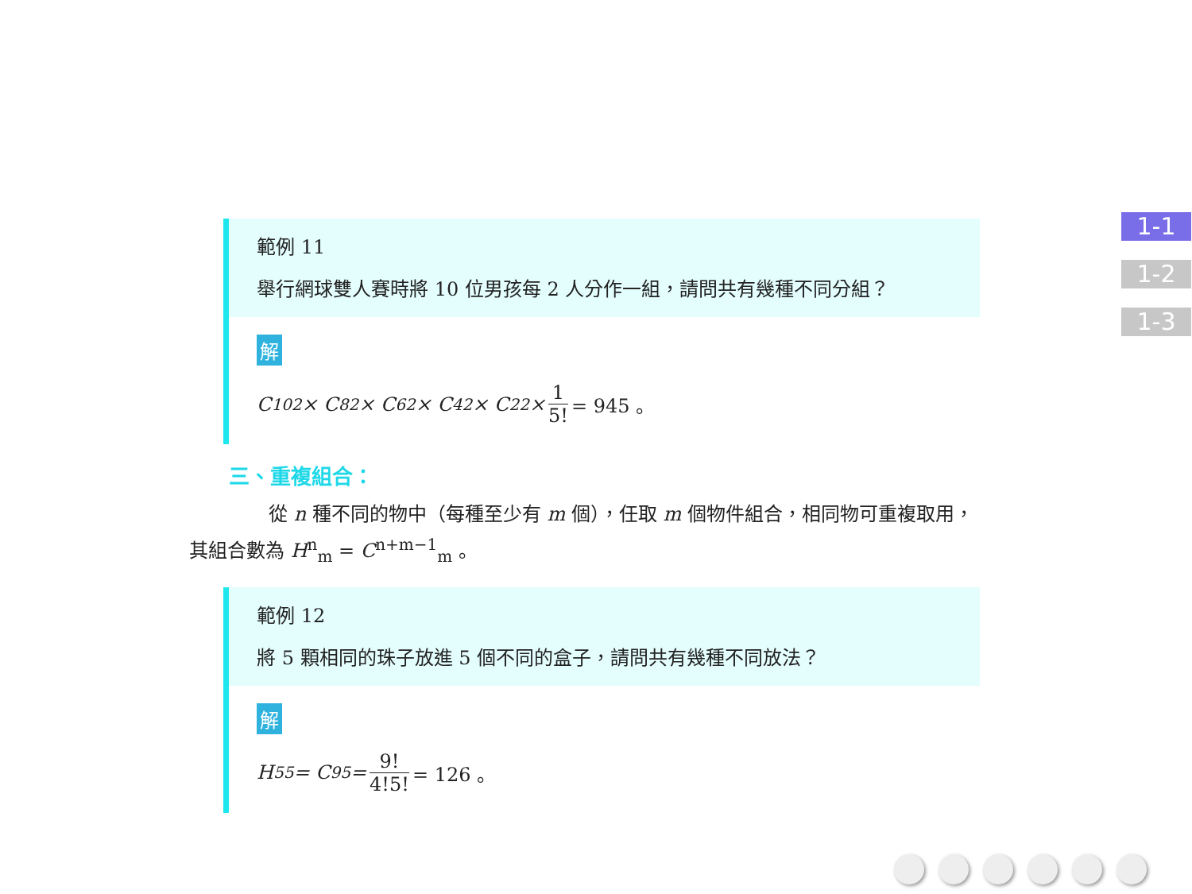範例 11
舉行網球雙人賽時將 10 位男孩每 2 人分作一組，請問共有幾種不同分組？
解
C<sup>10</sup><sub>2</sub> × C<sup>8</sup><sub>2</sub> × C<sup>6</sup><sub>2</sub> × C<sup>4</sup><sub>2</sub> × C<sup>2</sup><sub>2</sub> × 1 5! = 945 。
三、重複組合：
從 n 種不同的物中（每種至少有 m 個），任取 m 個物件組合，相同物可重複取用，
其組合數為 H<sup>n</sup><sub>m</sub> = C<sup>n+m−1</sup><sub>m</sub> 。
範例 12
將 5 顆相同的珠子放進 5 個不同的盒子，請問共有幾種不同放法？
解
H<sup>5</sup><sub>5</sub> = C<sup>9</sup><sub>5</sub> = 9! 4!5! = 126 。
1-1
1-2
1-3